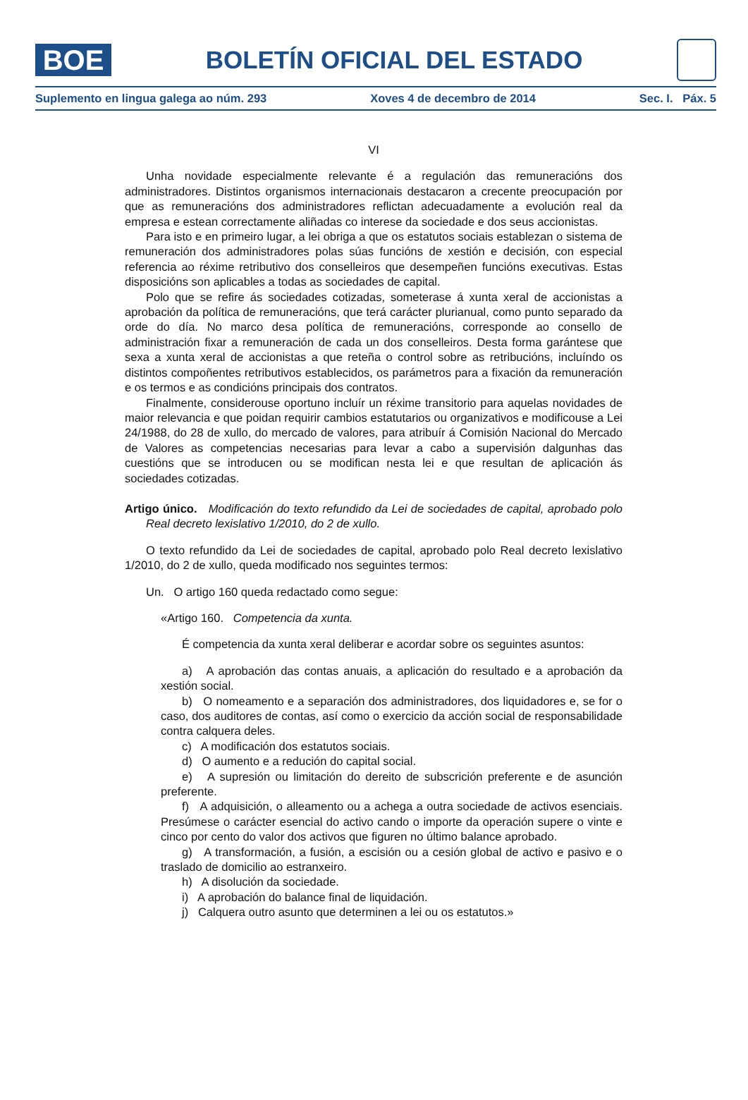BOE
BOLETÍN OFICIAL DEL ESTADO
Suplemento en lingua galega ao núm. 293 Xoves 4 de decembro de 2014 Sec. I. Páx. 5
VI
Unha novidade especialmente relevante é a regulación das remuneracións dos administradores. Distintos organismos internacionais destacaron a crecente preocupación por que as remuneracións dos administradores reflictan adecuadamente a evolución real da empresa e estean correctamente aliñadas co interese da sociedade e dos seus accionistas.
Para isto e en primeiro lugar, a lei obriga a que os estatutos sociais establezan o sistema de remuneración dos administradores polas súas funcións de xestión e decisión, con especial referencia ao réxime retributivo dos conselleiros que desempeñen funcións executivas. Estas disposicións son aplicables a todas as sociedades de capital.
Polo que se refire ás sociedades cotizadas, someterase á xunta xeral de accionistas a aprobación da política de remuneracións, que terá carácter plurianual, como punto separado da orde do día. No marco desa política de remuneracións, corresponde ao consello de administración fixar a remuneración de cada un dos conselleiros. Desta forma garántese que sexa a xunta xeral de accionistas a que reteña o control sobre as retribucións, incluíndo os distintos compoñentes retributivos establecidos, os parámetros para a fixación da remuneración e os termos e as condicións principais dos contratos.
Finalmente, considerouse oportuno incluír un réxime transitorio para aquelas novidades de maior relevancia e que poidan requirir cambios estatutarios ou organizativos e modificouse a Lei 24/1988, do 28 de xullo, do mercado de valores, para atribuír á Comisión Nacional do Mercado de Valores as competencias necesarias para levar a cabo a supervisión dalgunhas das cuestións que se introducen ou se modifican nesta lei e que resultan de aplicación ás sociedades cotizadas.
Artigo único. Modificación do texto refundido da Lei de sociedades de capital, aprobado polo Real decreto lexislativo 1/2010, do 2 de xullo.
O texto refundido da Lei de sociedades de capital, aprobado polo Real decreto lexislativo 1/2010, do 2 de xullo, queda modificado nos seguintes termos:
Un. O artigo 160 queda redactado como segue:
«Artigo 160. Competencia da xunta.
É competencia da xunta xeral deliberar e acordar sobre os seguintes asuntos:
a) A aprobación das contas anuais, a aplicación do resultado e a aprobación da xestión social.
b) O nomeamento e a separación dos administradores, dos liquidadores e, se for o caso, dos auditores de contas, así como o exercicio da acción social de responsabilidade contra calquera deles.
c) A modificación dos estatutos sociais.
d) O aumento e a redución do capital social.
e) A supresión ou limitación do dereito de subscrición preferente e de asunción preferente.
f) A adquisición, o alleamento ou a achega a outra sociedade de activos esenciais. Presúmese o carácter esencial do activo cando o importe da operación supere o vinte e cinco por cento do valor dos activos que figuren no último balance aprobado.
g) A transformación, a fusión, a escisión ou a cesión global de activo e pasivo e o traslado de domicilio ao estranxeiro.
h) A disolución da sociedade.
i) A aprobación do balance final de liquidación.
j) Calquera outro asunto que determinen a lei ou os estatutos.»